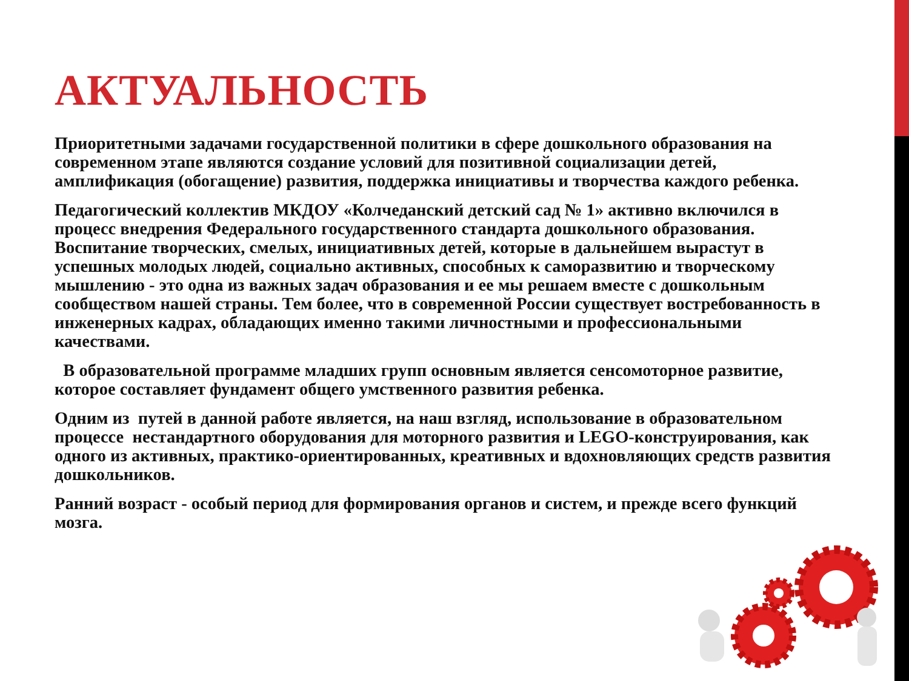АКТУАЛЬНОСТЬ
Приоритетными задачами государственной политики в сфере дошкольного образования на современном этапе являются создание условий для позитивной социализации детей, амплификация (обогащение) развития, поддержка инициативы и творчества каждого ребенка.
Педагогический коллектив МКДОУ «Колчеданский детский сад № 1» активно включился в процесс внедрения Федерального государственного стандарта дошкольного образования. Воспитание творческих, смелых, инициативных детей, которые в дальнейшем вырастут в успешных молодых людей, социально активных, способных к саморазвитию и творческому мышлению - это одна из важных задач образования и ее мы решаем вместе с дошкольным сообществом нашей страны. Тем более, что в современной России существует востребованность в инженерных кадрах, обладающих именно такими личностными и профессиональными качествами.
В образовательной программе младших групп основным является сенсомоторное развитие, которое составляет фундамент общего умственного развития ребенка.
Одним из путей в данной работе является, на наш взгляд, использование в образовательном процессе нестандартного оборудования для моторного развития и LEGO-конструирования, как одного из активных, практико-ориентированных, креативных и вдохновляющих средств развития дошкольников.
Ранний возраст - особый период для формирования органов и систем, и прежде всего функций мозга.